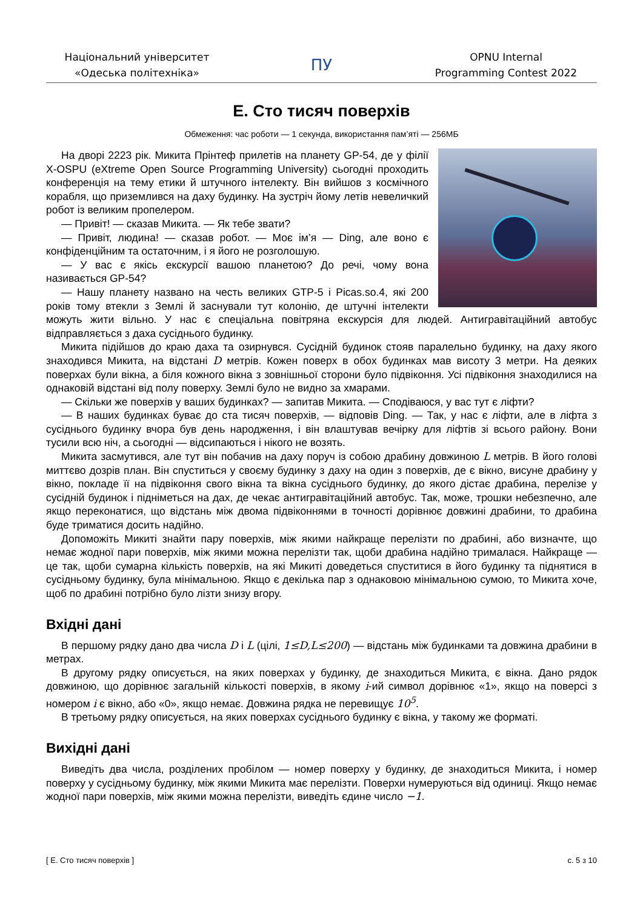Національний університет
«Одеська політехніка»
ПУ
OPNU Internal
Programming Contest 2022
E. Сто тисяч поверхів
Обмеження: час роботи — 1 секунда, використання пам’яті — 256МБ
На дворі 2223 рік. Микита Прінтеф прилетів на планету GP-54, де у філії X-OSPU (eXtreme Open Source Programming University) сьогодні проходить конференція на тему етики й штучного інтелекту. Він вийшов з космічного корабля, що приземлився на даху будинку. На зустріч йому летів невеличкий робот із великим пропелером.
— Привіт! — сказав Микита. — Як тебе звати?
— Привіт, людина! — сказав робот. — Моє ім’я — Ding, але воно є конфіденційним та остаточним, і я його не розголошую.
— У вас є якісь екскурсії вашою планетою? До речі, чому вона називається GP-54?
— Нашу планету названо на честь великих GTP-5 і Picas.so.4, які 200 років тому втекли з Землі й заснували тут колонію, де штучні інтелекти можуть жити вільно. У нас є спеціальна повітряна екскурсія для людей. Антигравітаційний автобус відправляється з даха сусіднього будинку.
Микита підійшов до краю даха та озирнувся. Сусідній будинок стояв паралельно будинку, на даху якого знаходився Микита, на відстані D метрів. Кожен поверх в обох будинках мав висоту 3 метри. На деяких поверхах були вікна, а біля кожного вікна з зовнішньої сторони було підвіконня. Усі підвіконня знаходилися на однаковій відстані від полу поверху. Землі було не видно за хмарами.
— Скільки же поверхів у ваших будинках? — запитав Микита. — Сподіваюся, у вас тут є ліфти?
— В наших будинках буває до ста тисяч поверхів, — відповів Ding. — Так, у нас є ліфти, але в ліфта з сусіднього будинку вчора був день народження, і він влаштував вечірку для ліфтів зі всього району. Вони тусили всю ніч, а сьогодні — відсипаються і нікого не возять.
Микита засмутився, але тут він побачив на даху поруч із собою драбину довжиною L метрів. В його голові миттєво дозрів план. Він спуститься у своєму будинку з даху на один з поверхів, де є вікно, висуне драбину у вікно, покладе її на підвіконня свого вікна та вікна сусіднього будинку, до якого дістає драбина, перелізе у сусідній будинок і підніметься на дах, де чекає антигравітаційний автобус. Так, може, трошки небезпечно, але якщо переконатися, що відстань між двома підвіконнями в точності дорівнює довжині драбини, то драбина буде триматися досить надійно.
Допоможіть Микиті знайти пару поверхів, між якими найкраще перелізти по драбині, або визначте, що немає жодної пари поверхів, між якими можна перелізти так, щоби драбина надійно трималася. Найкраще — це так, щоби сумарна кількість поверхів, на які Микиті доведеться спуститися в його будинку та піднятися в сусідньому будинку, була мінімальною. Якщо є декілька пар з однаковою мінімальною сумою, то Микита хоче, щоб по драбині потрібно було лізти знизу вгору.
Вхідні дані
В першому рядку дано два числа D і L (цілі, 1≤D,L≤200) — відстань між будинками та довжина драбини в метрах.
В другому рядку описується, на яких поверхах у будинку, де знаходиться Микита, є вікна. Дано рядок довжиною, що дорівнює загальній кількості поверхів, в якому i-ий символ дорівнює «1», якщо на поверсі з номером i є вікно, або «0», якщо немає. Довжина рядка не перевищує 10<sup>5</sup>.
В третьому рядку описується, на яких поверхах сусіднього будинку є вікна, у такому же форматі.
Вихідні дані
Виведіть два числа, розділених пробілом — номер поверху у будинку, де знаходиться Микита, і номер поверху у сусідньому будинку, між якими Микита має перелізти. Поверхи нумеруються від одиниці. Якщо немає жодної пари поверхів, між якими можна перелізти, виведіть єдине число −1.
[ E. Сто тисяч поверхів ] с. 5 з 10